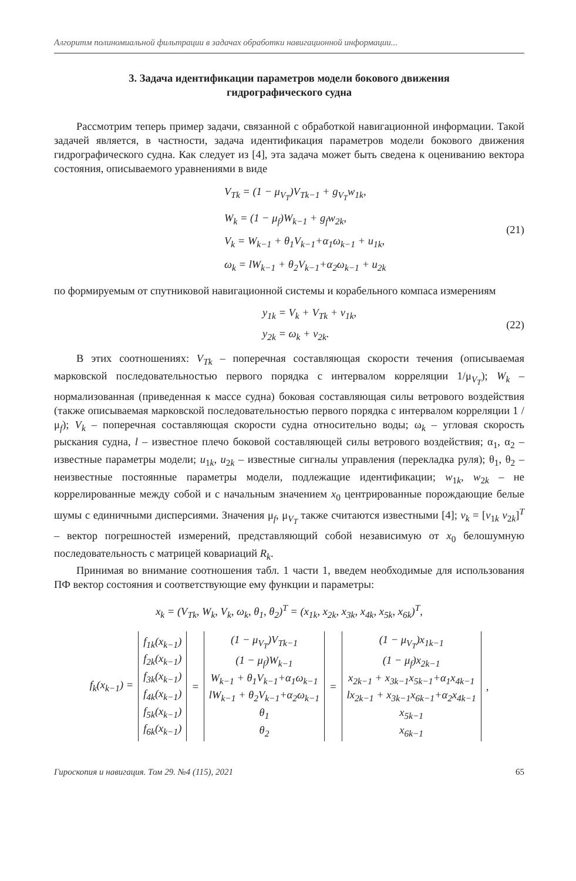Алгоритм полиномиальной фильтрации в задачах обработки навигационной информации...
3. Задача идентификации параметров модели бокового движения
гидрографического судна
Рассмотрим теперь пример задачи, связанной с обработкой навигационной информации. Такой задачей является, в частности, задача идентификация параметров модели бокового движения гидрографического судна. Как следует из [4], эта задача может быть сведена к оцениванию вектора состояния, описываемого уравнениями в виде
V<sub>Tk</sub> = (1 − μ<sub>V<sub>T</sub></sub>)V<sub>Tk−1</sub> + g<sub>V<sub>T</sub></sub>w<sub>1k</sub>,
W<sub>k</sub> = (1 − μ<sub>f</sub>)W<sub>k−1</sub> + g<sub>f</sub>w<sub>2k</sub>,
V<sub>k</sub> = W<sub>k−1</sub> + θ<sub>1</sub>V<sub>k−1</sub>+α<sub>1</sub>ω<sub>k−1</sub> + u<sub>1k</sub>,
ω<sub>k</sub> = lW<sub>k−1</sub> + θ<sub>2</sub>V<sub>k−1</sub>+α<sub>2</sub>ω<sub>k−1</sub> + u<sub>2k</sub>
(21)
по формируемым от спутниковой навигационной системы и корабельного компаса измерениям
y<sub>1k</sub> = V<sub>k</sub> + V<sub>Tk</sub> + v<sub>1k</sub>,
y<sub>2k</sub> = ω<sub>k</sub> + v<sub>2k</sub>.
(22)
В этих соотношениях: V<sub>Tk</sub> – поперечная составляющая скорости течения (описываемая марковской последовательностью первого порядка с интервалом корреляции 1/μ<sub>V<sub>T</sub></sub>); W<sub>k</sub> – нормализованная (приведенная к массе судна) боковая составляющая силы ветрового воздействия (также описываемая марковской последовательностью первого порядка с интервалом корреляции 1 / μ<sub>f</sub>); V<sub>k</sub> – поперечная составляющая скорости судна относительно воды; ω<sub>k</sub> – угловая скорость рыскания судна, l – известное плечо боковой составляющей силы ветрового воздействия; α<sub>1</sub>, α<sub>2</sub> – известные параметры модели; u<sub>1k</sub>, u<sub>2k</sub> – известные сигналы управления (перекладка руля); θ<sub>1</sub>, θ<sub>2</sub> – неизвестные постоянные параметры модели, подлежащие идентификации; w<sub>1k</sub>, w<sub>2k</sub> – не коррелированные между собой и с начальным значением x<sub>0</sub> центрированные порождающие белые шумы с единичными дисперсиями. Значения μ<sub>f</sub>, μ<sub>V<sub>T</sub></sub> также считаются известными [4]; v<sub>k</sub> = [v<sub>1k</sub> v<sub>2k</sub>]<sup>T</sup> – вектор погрешностей измерений, представляющий собой независимую от x<sub>0</sub> белошумную последовательность с матрицей ковариаций R<sub>k</sub>.
Принимая во внимание соотношения табл. 1 части 1, введем необходимые для использования ПФ вектор состояния и соответствующие ему функции и параметры:
x<sub>k</sub> = (V<sub>Tk</sub>, W<sub>k</sub>, V<sub>k</sub>, ω<sub>k</sub>, θ<sub>1</sub>, θ<sub>2</sub>)<sup>T</sup> = (x<sub>1k</sub>, x<sub>2k</sub>, x<sub>3k</sub>, x<sub>4k</sub>, x<sub>5k</sub>, x<sub>6k</sub>)<sup>T</sup>,
| f<sub>k</sub>(x<sub>k−1</sub>) = | f<sub>1k</sub>(x<sub>k−1</sub>) f<sub>2k</sub>(x<sub>k−1</sub>) f<sub>3k</sub>(x<sub>k−1</sub>) f<sub>4k</sub>(x<sub>k−1</sub>) f<sub>5k</sub>(x<sub>k−1</sub>) f<sub>6k</sub>(x<sub>k−1</sub>) | = | (1 − μ<sub>V<sub>T</sub></sub>)V<sub>Tk−1</sub> (1 − μ<sub>f</sub>)W<sub>k−1</sub> W<sub>k−1</sub> + θ<sub>1</sub>V<sub>k−1</sub>+α<sub>1</sub>ω<sub>k−1</sub> lW<sub>k−1</sub> + θ<sub>2</sub>V<sub>k−1</sub>+α<sub>2</sub>ω<sub>k−1</sub> θ<sub>1</sub> θ<sub>2</sub> | = | (1 − μ<sub>V<sub>T</sub></sub>)x<sub>1k−1</sub> (1 − μ<sub>f</sub>)x<sub>2k−1</sub> x<sub>2k−1</sub> + x<sub>3k−1</sub>x<sub>5k−1</sub>+α<sub>1</sub>x<sub>4k−1</sub> lx<sub>2k−1</sub> + x<sub>3k−1</sub>x<sub>6k−1</sub>+α<sub>2</sub>x<sub>4k−1</sub> x<sub>5k−1</sub> x<sub>6k−1</sub> | , |
Гироскопия и навигация. Том 29. №4 (115), 2021 65